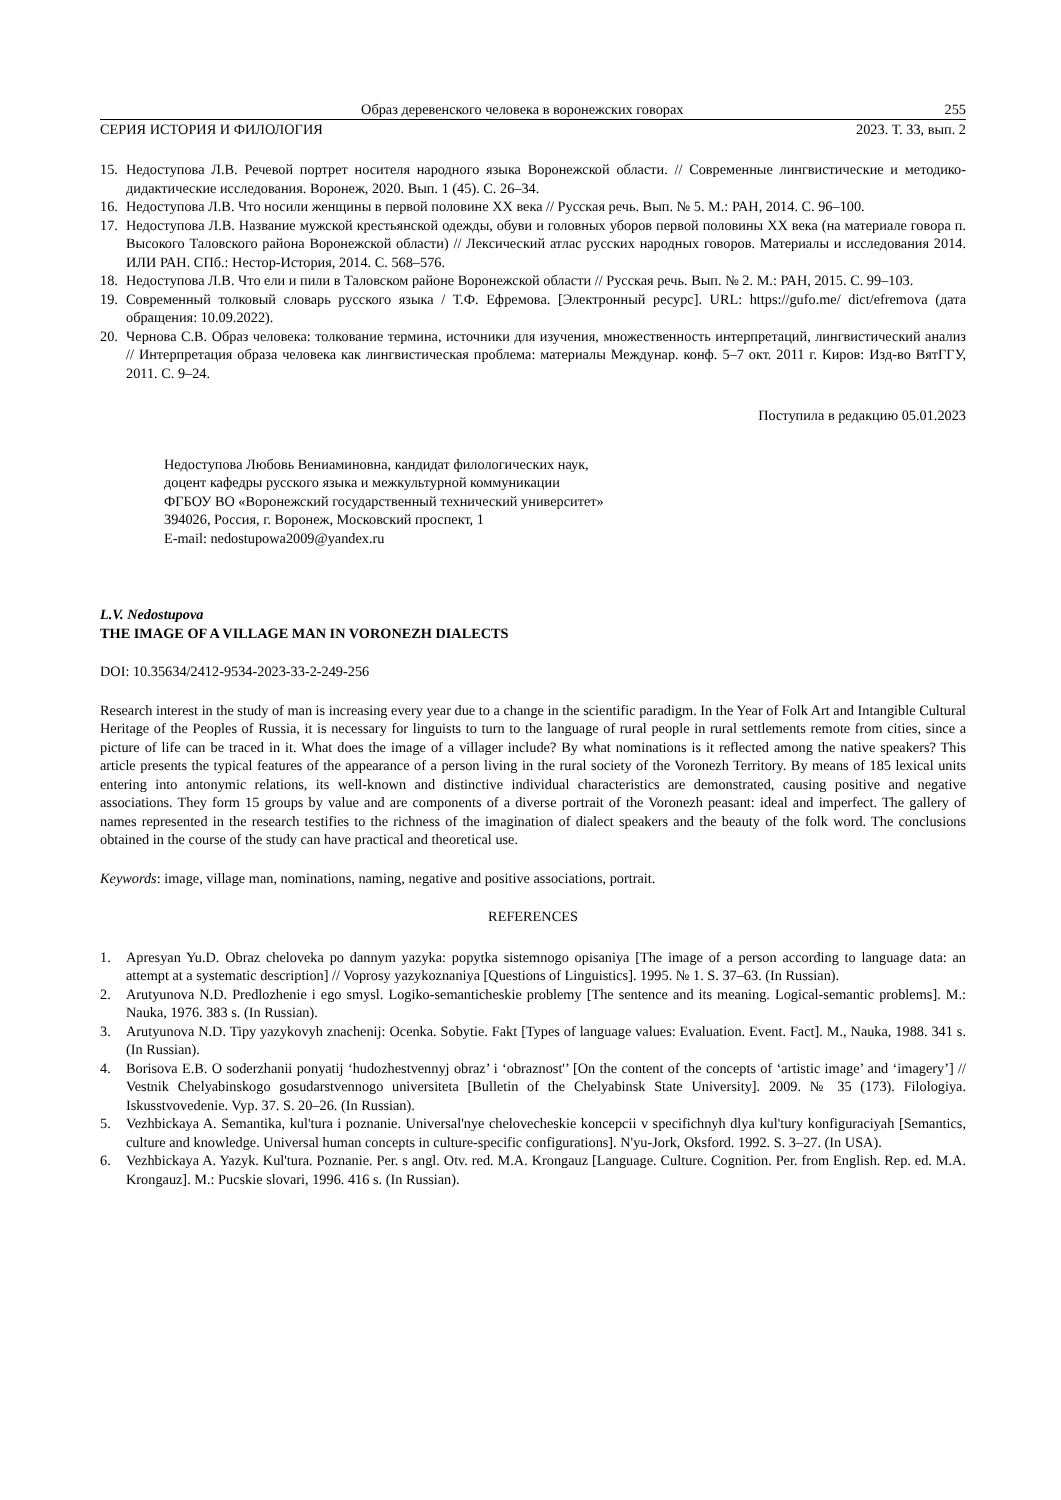Образ деревенского человека в воронежских говорах 255
СЕРИЯ ИСТОРИЯ И ФИЛОЛОГИЯ 2023. Т. 33, вып. 2
15. Недоступова Л.В. Речевой портрет носителя народного языка Воронежской области. // Современные лингвистические и методико-дидактические исследования. Воронеж, 2020. Вып. 1 (45). С. 26–34.
16. Недоступова Л.В. Что носили женщины в первой половине XX века // Русская речь. Вып. № 5. М.: РАН, 2014. С. 96–100.
17. Недоступова Л.В. Название мужской крестьянской одежды, обуви и головных уборов первой половины XX века (на материале говора п. Высокого Таловского района Воронежской области) // Лексический атлас русских народных говоров. Материалы и исследования 2014. ИЛИ РАН. СПб.: Нестор-История, 2014. С. 568–576.
18. Недоступова Л.В. Что ели и пили в Таловском районе Воронежской области // Русская речь. Вып. № 2. М.: РАН, 2015. С. 99–103.
19. Современный толковый словарь русского языка / Т.Ф. Ефремова. [Электронный ресурс]. URL: https://gufo.me/ dict/efremova (дата обращения: 10.09.2022).
20. Чернова С.В. Образ человека: толкование термина, источники для изучения, множественность интерпретаций, лингвистический анализ // Интерпретация образа человека как лингвистическая проблема: материалы Междунар. конф. 5–7 окт. 2011 г. Киров: Изд-во ВятГГУ, 2011. С. 9–24.
Поступила в редакцию 05.01.2023
Недоступова Любовь Вениаминовна, кандидат филологических наук,
доцент кафедры русского языка и межкультурной коммуникации
ФГБОУ ВО «Воронежский государственный технический университет»
394026, Россия, г. Воронеж, Московский проспект, 1
E-mail: nedostupowa2009@yandex.ru
L.V. Nedostupova
THE IMAGE OF A VILLAGE MAN IN VORONEZH DIALECTS
DOI: 10.35634/2412-9534-2023-33-2-249-256
Research interest in the study of man is increasing every year due to a change in the scientific paradigm. In the Year of Folk Art and Intangible Cultural Heritage of the Peoples of Russia, it is necessary for linguists to turn to the language of rural people in rural settlements remote from cities, since a picture of life can be traced in it. What does the image of a villager include? By what nominations is it reflected among the native speakers? This article presents the typical features of the appearance of a person living in the rural society of the Voronezh Territory. By means of 185 lexical units entering into antonymic relations, its well-known and distinctive individual characteristics are demonstrated, causing positive and negative associations. They form 15 groups by value and are components of a diverse portrait of the Voronezh peasant: ideal and imperfect. The gallery of names represented in the research testifies to the richness of the imagination of dialect speakers and the beauty of the folk word. The conclusions obtained in the course of the study can have practical and theoretical use.
Keywords: image, village man, nominations, naming, negative and positive associations, portrait.
REFERENCES
1. Apresyan Yu.D. Obraz cheloveka po dannym yazyka: popytka sistemnogo opisaniya [The image of a person according to language data: an attempt at a systematic description] // Voprosy yazykoznaniya [Questions of Linguistics]. 1995. № 1. S. 37–63. (In Russian).
2. Arutyunova N.D. Predlozhenie i ego smysl. Logiko-semanticheskie problemy [The sentence and its meaning. Logical-semantic problems]. M.: Nauka, 1976. 383 s. (In Russian).
3. Arutyunova N.D. Tipy yazykovyh znachenij: Ocenka. Sobytie. Fakt [Types of language values: Evaluation. Event. Fact]. M., Nauka, 1988. 341 s. (In Russian).
4. Borisova E.B. O soderzhanii ponyatij ‘hudozhestvennyj obraz’ i ‘obraznost'’ [On the content of the concepts of ‘artistic image’ and ‘imagery’] // Vestnik Chelyabinskogo gosudarstvennogo universiteta [Bulletin of the Chelyabinsk State University]. 2009. № 35 (173). Filologiya. Iskusstvovedenie. Vyp. 37. S. 20–26. (In Russian).
5. Vezhbickaya A. Semantika, kul'tura i poznanie. Universal'nye chelovecheskie koncepcii v specifichnyh dlya kul'tury konfiguraciyah [Semantics, culture and knowledge. Universal human concepts in culture-specific configurations]. N'yu-Jork, Oksford. 1992. S. 3–27. (In USA).
6. Vezhbickaya A. Yazyk. Kul'tura. Poznanie. Per. s angl. Otv. red. M.A. Krongauz [Language. Culture. Cognition. Per. from English. Rep. ed. M.A. Krongauz]. M.: Pucskie slovari, 1996. 416 s. (In Russian).